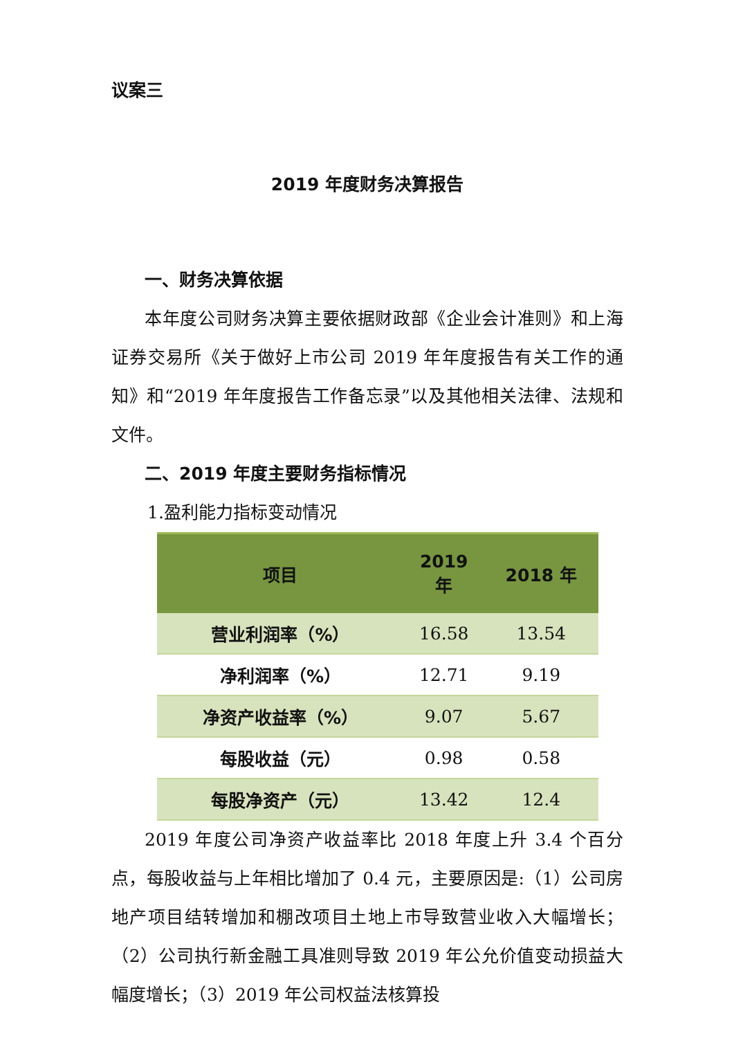议案三
2019 年度财务决算报告
一、财务决算依据
本年度公司财务决算主要依据财政部《企业会计准则》和上海证券交易所《关于做好上市公司 2019 年年度报告有关工作的通知》和“2019 年年度报告工作备忘录”以及其他相关法律、法规和文件。
二、2019 年度主要财务指标情况
1.盈利能力指标变动情况
| 项目 | 2019 年 | 2018 年 |
| --- | --- | --- |
| 营业利润率（%） | 16.58 | 13.54 |
| 净利润率（%） | 12.71 | 9.19 |
| 净资产收益率（%） | 9.07 | 5.67 |
| 每股收益（元） | 0.98 | 0.58 |
| 每股净资产（元） | 13.42 | 12.4 |
2019 年度公司净资产收益率比 2018 年度上升 3.4 个百分点，每股收益与上年相比增加了 0.4 元，主要原因是:（1）公司房地产项目结转增加和棚改项目土地上市导致营业收入大幅增长；（2）公司执行新金融工具准则导致 2019 年公允价值变动损益大幅度增长；（3）2019 年公司权益法核算投